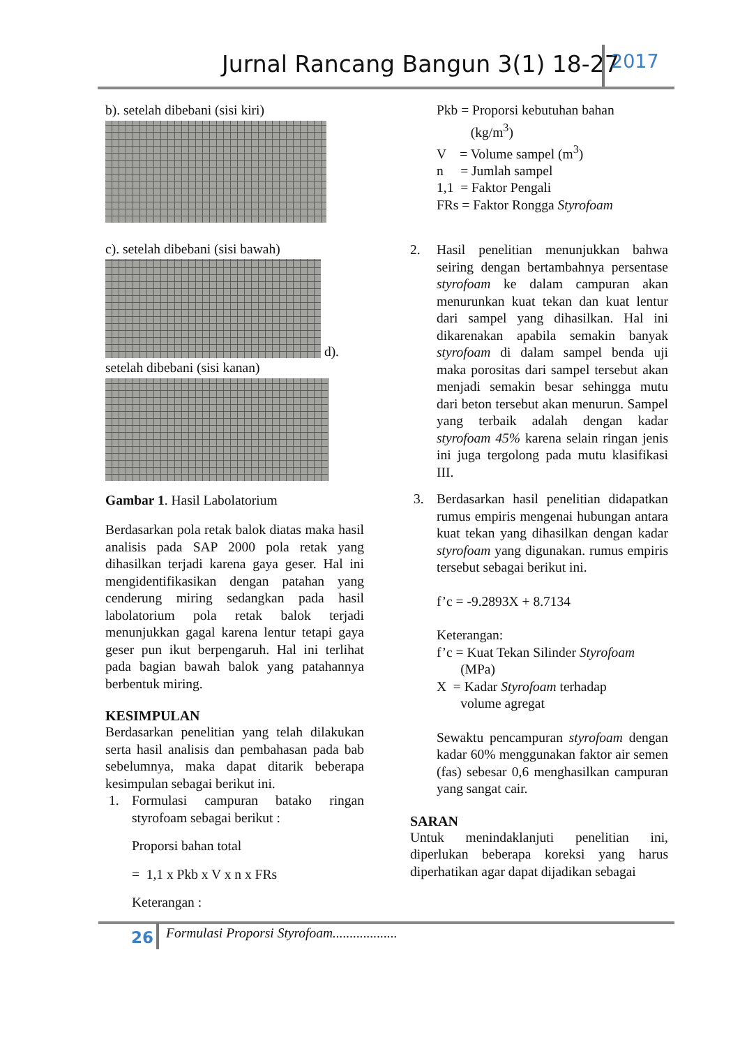Jurnal Rancang Bangun 3(1) 18-27
2017
b). setelah dibebani (sisi kiri)
c). setelah dibebani (sisi bawah)
d).
setelah dibebani (sisi kanan)
Gambar 1. Hasil Labolatorium
Berdasarkan pola retak balok diatas maka hasil analisis pada SAP 2000 pola retak yang dihasilkan terjadi karena gaya geser. Hal ini mengidentifikasikan dengan patahan yang cenderung miring sedangkan pada hasil labolatorium pola retak balok terjadi menunjukkan gagal karena lentur tetapi gaya geser pun ikut berpengaruh. Hal ini terlihat pada bagian bawah balok yang patahannya berbentuk miring.
KESIMPULAN
Berdasarkan penelitian yang telah dilakukan serta hasil analisis dan pembahasan pada bab sebelumnya, maka dapat ditarik beberapa kesimpulan sebagai berikut ini.
1. Formulasi campuran batako ringan styrofoam sebagai berikut :
Proporsi bahan total
= 1,1 x Pkb x V x n x FRs
Keterangan :
Pkb = Proporsi kebutuhan bahan
(kg/m<sup>3</sup>)
V = Volume sampel (m<sup>3</sup>)
n = Jumlah sampel
1,1 = Faktor Pengali
FRs = Faktor Rongga Styrofoam
2. Hasil penelitian menunjukkan bahwa seiring dengan bertambahnya persentase styrofoam ke dalam campuran akan menurunkan kuat tekan dan kuat lentur dari sampel yang dihasilkan. Hal ini dikarenakan apabila semakin banyak styrofoam di dalam sampel benda uji maka porositas dari sampel tersebut akan menjadi semakin besar sehingga mutu dari beton tersebut akan menurun. Sampel yang terbaik adalah dengan kadar styrofoam 45% karena selain ringan jenis ini juga tergolong pada mutu klasifikasi III.
3. Berdasarkan hasil penelitian didapatkan rumus empiris mengenai hubungan antara kuat tekan yang dihasilkan dengan kadar styrofoam yang digunakan. rumus empiris tersebut sebagai berikut ini.
f’c = -9.2893X + 8.7134
Keterangan:
f’c = Kuat Tekan Silinder Styrofoam
(MPa)
X = Kadar Styrofoam terhadap
volume agregat
Sewaktu pencampuran styrofoam dengan kadar 60% menggunakan faktor air semen (fas) sebesar 0,6 menghasilkan campuran yang sangat cair.
SARAN
Untuk menindaklanjuti penelitian ini, diperlukan beberapa koreksi yang harus diperhatikan agar dapat dijadikan sebagai
26
Formulasi Proporsi Styrofoam...................